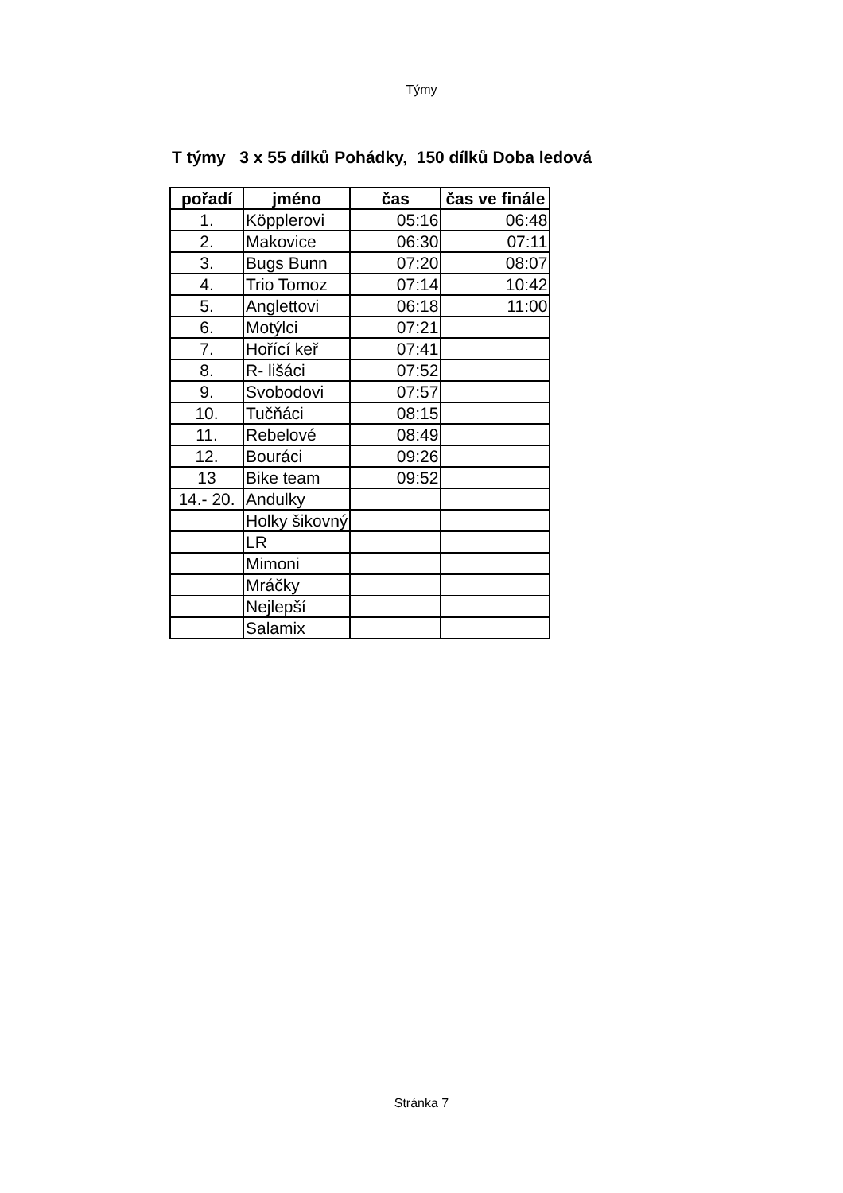Týmy
T týmy 3 x 55 dílků Pohádky, 150 dílků Doba ledová
| pořadí | jméno | čas | čas ve finále |
| --- | --- | --- | --- |
| 1. | Köpplerovi | 05:16 | 06:48 |
| 2. | Makovice | 06:30 | 07:11 |
| 3. | Bugs Bunn | 07:20 | 08:07 |
| 4. | Trio Tomoz | 07:14 | 10:42 |
| 5. | Anglettovi | 06:18 | 11:00 |
| 6. | Motýlci | 07:21 | |
| 7. | Hořící keř | 07:41 | |
| 8. | R- lišáci | 07:52 | |
| 9. | Svobodovi | 07:57 | |
| 10. | Tučňáci | 08:15 | |
| 11. | Rebelové | 08:49 | |
| 12. | Bouráci | 09:26 | |
| 13 | Bike team | 09:52 | |
| 14.- 20. | Andulky | | |
| | Holky šikovný | | |
| | LR | | |
| | Mimoni | | |
| | Mráčky | | |
| | Nejlepší | | |
| | Salamix | | |
Stránka 7